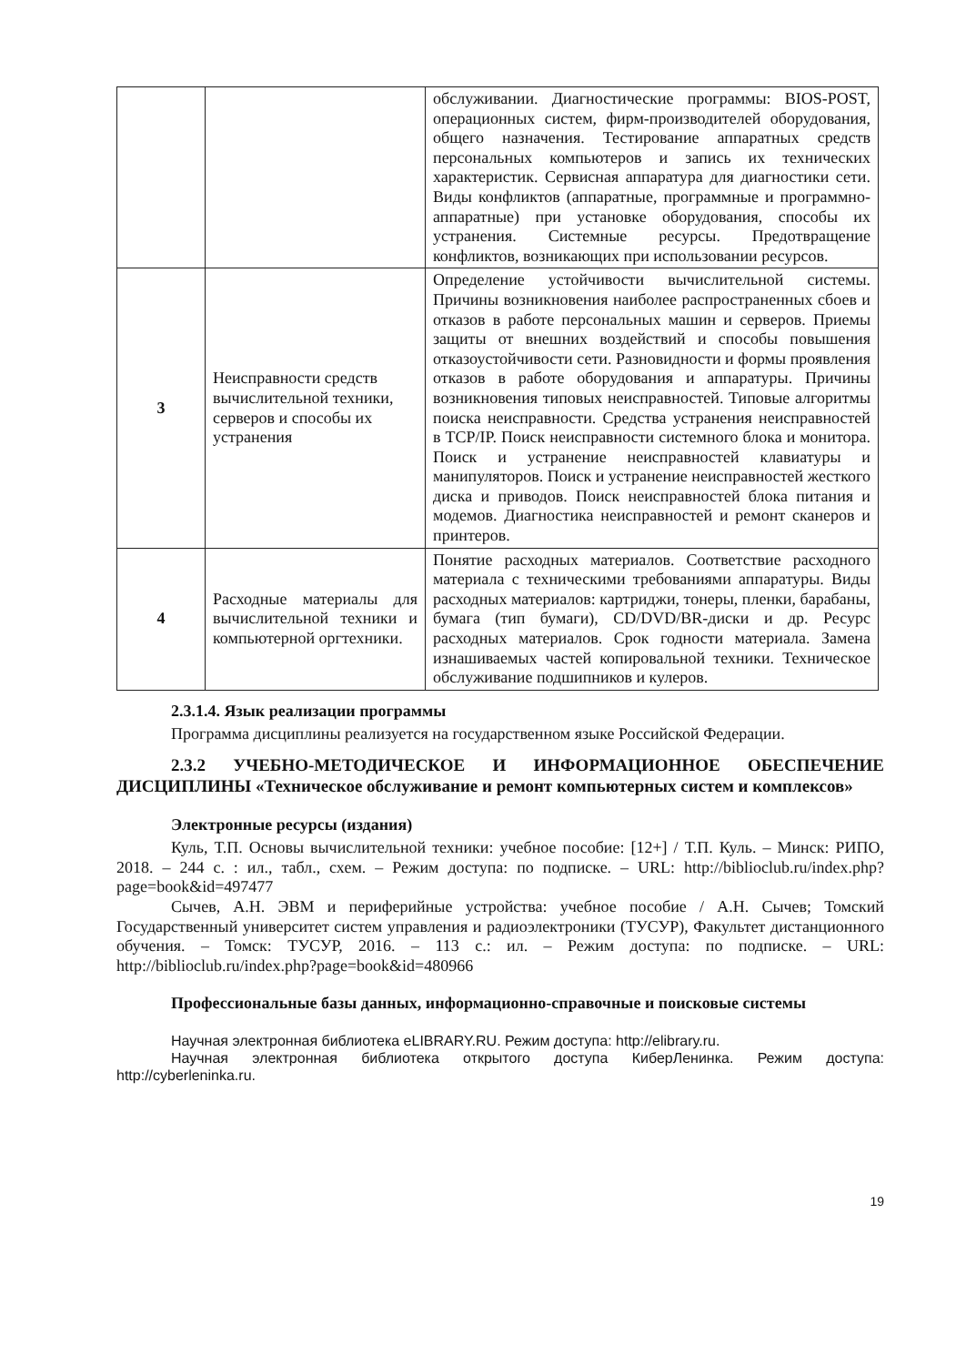| | | обслуживании. Диагностические программы: BIOS-POST, операционных систем, фирм-производителей оборудования, общего назначения. Тестирование аппаратных средств персональных компьютеров и запись их технических характеристик. Сервисная аппаратура для диагностики сети. Виды конфликтов (аппаратные, программные и программно-аппаратные) при установке оборудования, способы их устранения. Системные ресурсы. Предотвращение конфликтов, возникающих при использовании ресурсов. |
| 3 | Неисправности средств вычислительной техники, серверов и способы их устранения | Определение устойчивости вычислительной системы. Причины возникновения наиболее распространенных сбоев и отказов в работе персональных машин и серверов. Приемы защиты от внешних воздействий и способы повышения отказоустойчивости сети. Разновидности и формы проявления отказов в работе оборудования и аппаратуры. Причины возникновения типовых неисправностей. Типовые алгоритмы поиска неисправности. Средства устранения неисправностей в TCP/IP. Поиск неисправности системного блока и монитора. Поиск и устранение неисправностей клавиатуры и манипуляторов. Поиск и устранение неисправностей жесткого диска и приводов. Поиск неисправностей блока питания и модемов. Диагностика неисправностей и ремонт сканеров и принтеров. |
| 4 | Расходные материалы для вычислительной техники и компьютерной оргтехники. | Понятие расходных материалов. Соответствие расходного материала с техническими требованиями аппаратуры. Виды расходных материалов: картриджи, тонеры, пленки, барабаны, бумага (тип бумаги), CD/DVD/BR-диски и др. Ресурс расходных материалов. Срок годности материала. Замена изнашиваемых частей копировальной техники. Техническое обслуживание подшипников и кулеров. |
2.3.1.4. Язык реализации программы
Программа дисциплины реализуется на государственном языке Российской Федерации.
2.3.2 УЧЕБНО-МЕТОДИЧЕСКОЕ И ИНФОРМАЦИОННОЕ ОБЕСПЕЧЕНИЕ ДИСЦИПЛИНЫ «Техническое обслуживание и ремонт компьютерных систем и комплексов»
Электронные ресурсы (издания)
Куль, Т.П. Основы вычислительной техники: учебное пособие: [12+] / Т.П. Куль. – Минск: РИПО, 2018. – 244 с. : ил., табл., схем. – Режим доступа: по подписке. – URL: http://biblioclub.ru/index.php?page=book&id=497477
Сычев, А.Н. ЭВМ и периферийные устройства: учебное пособие / А.Н. Сычев; Томский Государственный университет систем управления и радиоэлектроники (ТУСУР), Факультет дистанционного обучения. – Томск: ТУСУР, 2016. – 113 с.: ил. – Режим доступа: по подписке. – URL: http://biblioclub.ru/index.php?page=book&id=480966
Профессиональные базы данных, информационно-справочные и поисковые системы
Научная электронная библиотека eLIBRARY.RU. Режим доступа: http://elibrary.ru.
Научная электронная библиотека открытого доступа КиберЛенинка. Режим доступа: http://cyberleninka.ru.
19